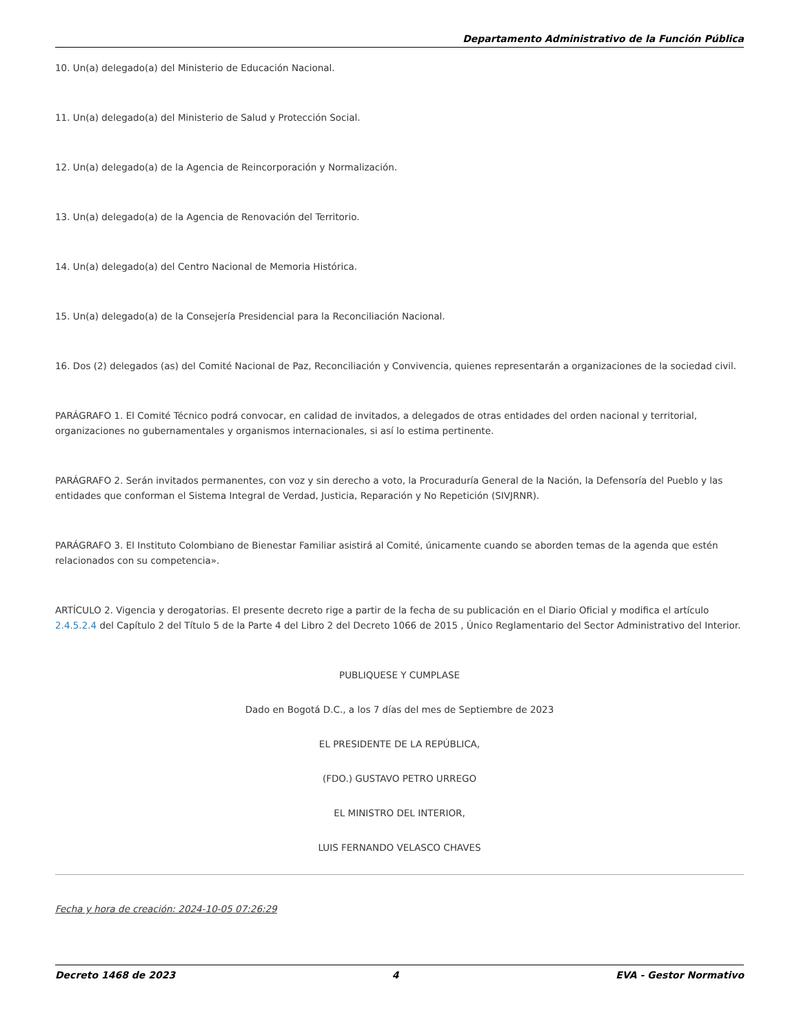Departamento Administrativo de la Función Pública
10. Un(a) delegado(a) del Ministerio de Educación Nacional.
11. Un(a) delegado(a) del Ministerio de Salud y Protección Social.
12. Un(a) delegado(a) de la Agencia de Reincorporación y Normalización.
13. Un(a) delegado(a) de la Agencia de Renovación del Territorio.
14. Un(a) delegado(a) del Centro Nacional de Memoria Histórica.
15. Un(a) delegado(a) de la Consejería Presidencial para la Reconciliación Nacional.
16. Dos (2) delegados (as) del Comité Nacional de Paz, Reconciliación y Convivencia, quienes representarán a organizaciones de la sociedad civil.
PARÁGRAFO 1. El Comité Técnico podrá convocar, en calidad de invitados, a delegados de otras entidades del orden nacional y territorial, organizaciones no gubernamentales y organismos internacionales, si así lo estima pertinente.
PARÁGRAFO 2. Serán invitados permanentes, con voz y sin derecho a voto, la Procuraduría General de la Nación, la Defensoría del Pueblo y las entidades que conforman el Sistema Integral de Verdad, Justicia, Reparación y No Repetición (SIVJRNR).
PARÁGRAFO 3. El Instituto Colombiano de Bienestar Familiar asistirá al Comité, únicamente cuando se aborden temas de la agenda que estén relacionados con su competencia».
ARTÍCULO 2. Vigencia y derogatorias. El presente decreto rige a partir de la fecha de su publicación en el Diario Oficial y modifica el artículo 2.4.5.2.4 del Capítulo 2 del Título 5 de la Parte 4 del Libro 2 del Decreto 1066 de 2015 , Único Reglamentario del Sector Administrativo del Interior.
PUBLIQUESE Y CUMPLASE
Dado en Bogotá D.C., a los 7 días del mes de Septiembre de 2023
EL PRESIDENTE DE LA REPÚBLICA,
(FDO.) GUSTAVO PETRO URREGO
EL MINISTRO DEL INTERIOR,
LUIS FERNANDO VELASCO CHAVES
Fecha y hora de creación: 2024-10-05 07:26:29
Decreto 1468 de 2023 4 EVA - Gestor Normativo